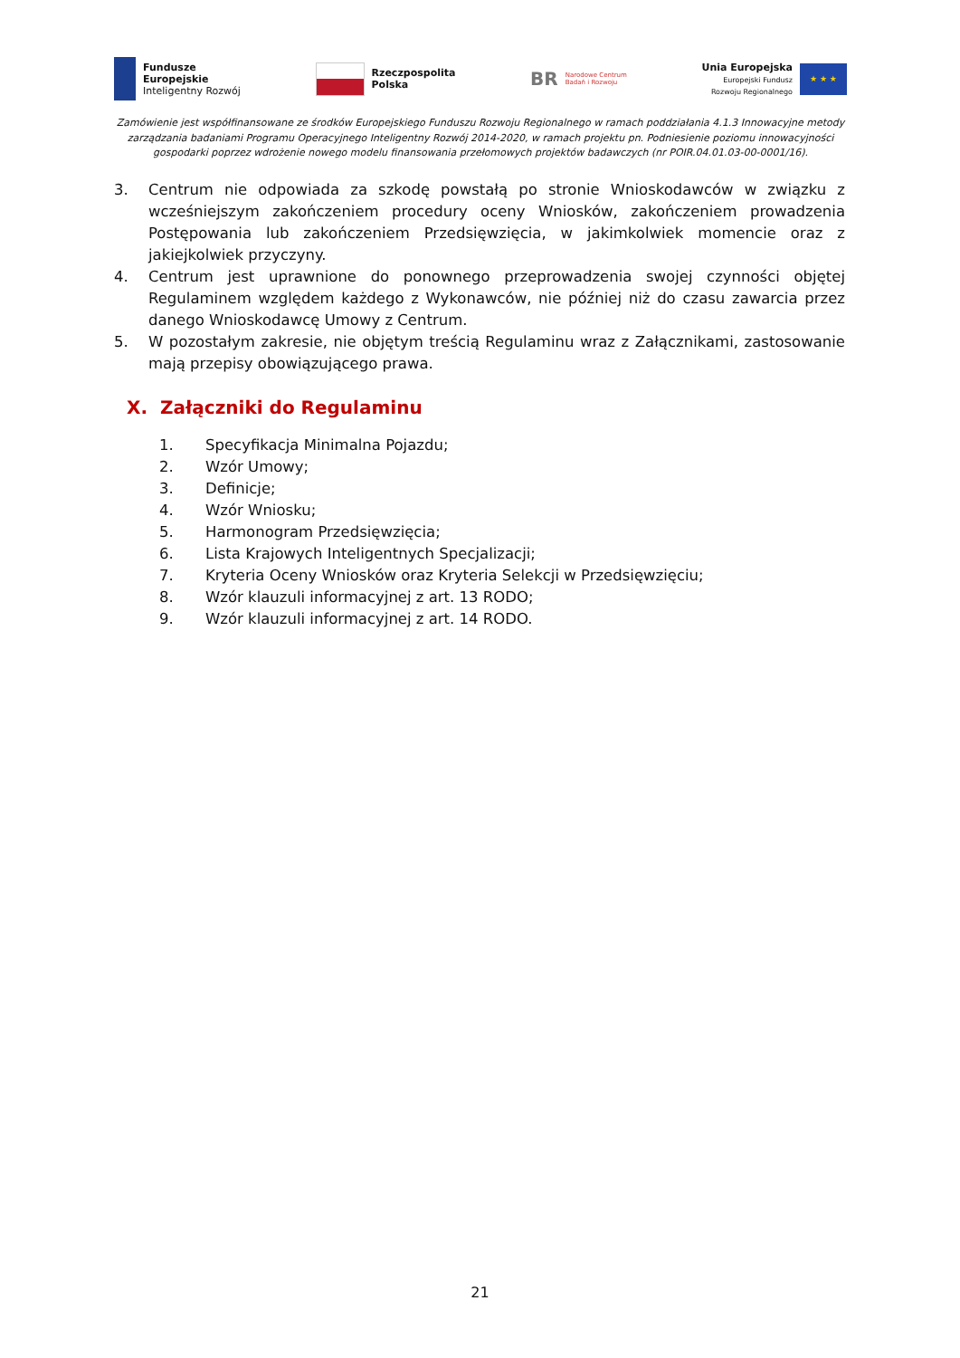Fundusze
Europejskie
Inteligentny Rozwój
Rzeczpospolita
Polska
BR Narodowe Centrum
Badań i Rozwoju
Unia Europejska
Europejski Fundusz
Rozwoju Regionalnego
★ ★ ★
Zamówienie jest współfinansowane ze środków Europejskiego Funduszu Rozwoju Regionalnego w ramach poddziałania 4.1.3 Innowacyjne metody zarządzania badaniami Programu Operacyjnego Inteligentny Rozwój 2014-2020, w ramach projektu pn. Podniesienie poziomu innowacyjności gospodarki poprzez wdrożenie nowego modelu finansowania przełomowych projektów badawczych (nr POIR.04.01.03-00-0001/16).
3. Centrum nie odpowiada za szkodę powstałą po stronie Wnioskodawców w związku z wcześniejszym zakończeniem procedury oceny Wniosków, zakończeniem prowadzenia Postępowania lub zakończeniem Przedsięwzięcia, w jakimkolwiek momencie oraz z jakiejkolwiek przyczyny.
4. Centrum jest uprawnione do ponownego przeprowadzenia swojej czynności objętej Regulaminem względem każdego z Wykonawców, nie później niż do czasu zawarcia przez danego Wnioskodawcę Umowy z Centrum.
5. W pozostałym zakresie, nie objętym treścią Regulaminu wraz z Załącznikami, zastosowanie mają przepisy obowiązującego prawa.
X. Załączniki do Regulaminu
1. Specyfikacja Minimalna Pojazdu;
2. Wzór Umowy;
3. Definicje;
4. Wzór Wniosku;
5. Harmonogram Przedsięwzięcia;
6. Lista Krajowych Inteligentnych Specjalizacji;
7. Kryteria Oceny Wniosków oraz Kryteria Selekcji w Przedsięwzięciu;
8. Wzór klauzuli informacyjnej z art. 13 RODO;
9. Wzór klauzuli informacyjnej z art. 14 RODO.
21